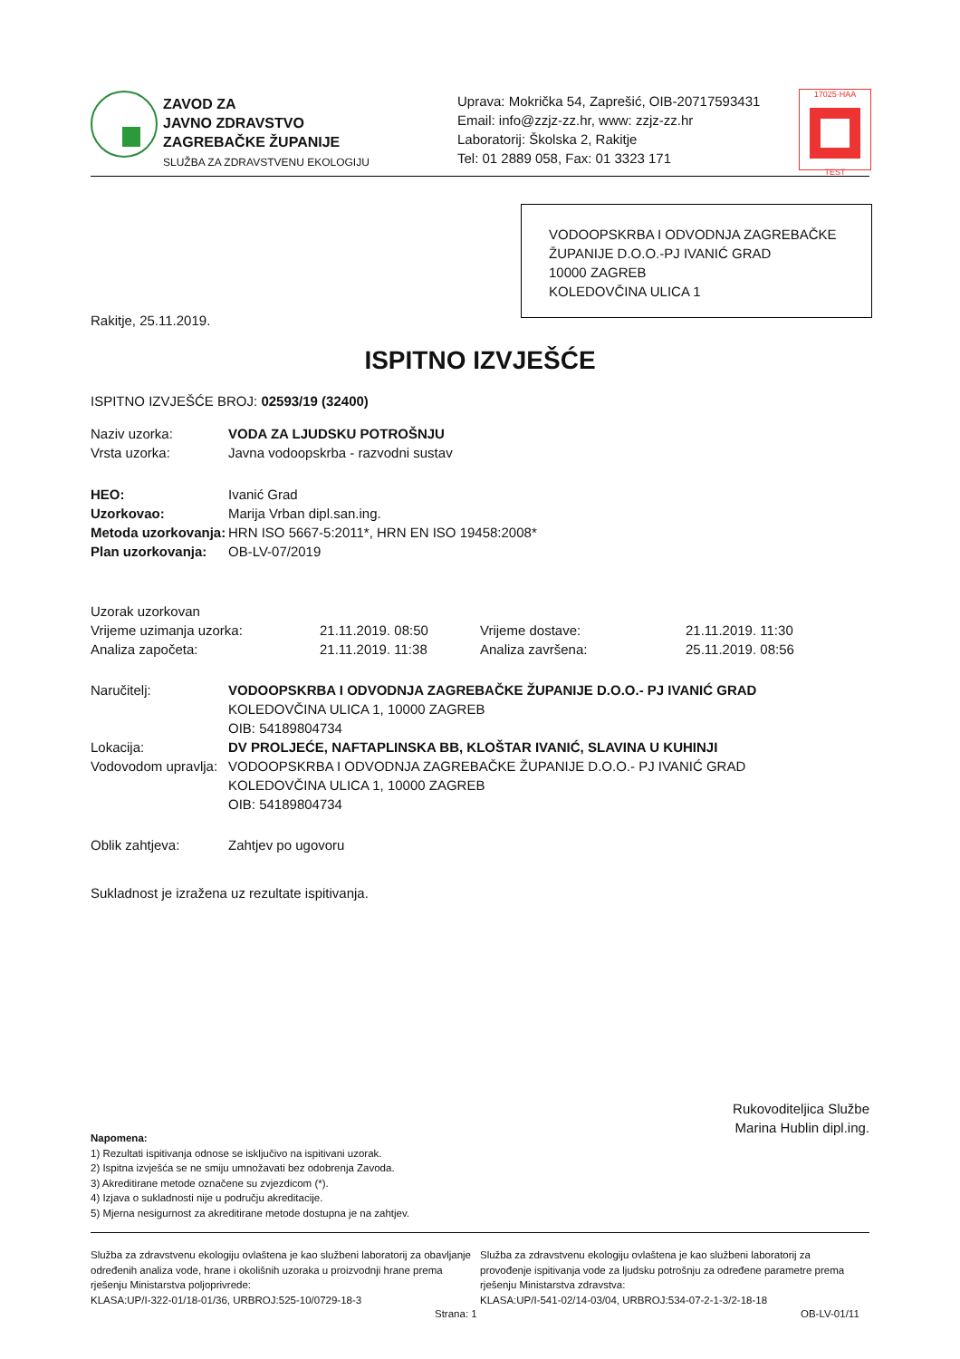ZAVOD ZA
JAVNO ZDRAVSTVO
ZAGREBAČKE ŽUPANIJE
SLUŽBA ZA ZDRAVSTVENU EKOLOGIJU
Uprava: Mokrička 54, Zaprešić, OIB-20717593431
Email: info@zzjz-zz.hr, www: zzjz-zz.hr
Laboratorij: Školska 2, Rakitje
Tel: 01 2889 058, Fax: 01 3323 171
17025·HAA
TEST
VODOOPSKRBA I ODVODNJA ZAGREBAČKE ŽUPANIJE D.O.O.-PJ IVANIĆ GRAD
10000 ZAGREB
KOLEDOVČINA ULICA 1
Rakitje, 25.11.2019.
ISPITNO IZVJEŠĆE
ISPITNO IZVJEŠĆE BROJ: 02593/19 (32400)
| Naziv uzorka: | VODA ZA LJUDSKU POTROŠNJU |
| Vrsta uzorka: | Javna vodoopskrba - razvodni sustav |
| HEO: | Ivanić Grad |
| Uzorkovao: | Marija Vrban dipl.san.ing. |
| Metoda uzorkovanja: | HRN ISO 5667-5:2011*, HRN EN ISO 19458:2008* |
| Plan uzorkovanja: | OB-LV-07/2019 |
| Uzorak uzorkovan | | | |
| Vrijeme uzimanja uzorka: | 21.11.2019. 08:50 | Vrijeme dostave: | 21.11.2019. 11:30 |
| Analiza započeta: | 21.11.2019. 11:38 | Analiza završena: | 25.11.2019. 08:56 |
| Naručitelj: | VODOOPSKRBA I ODVODNJA ZAGREBAČKE ŽUPANIJE D.O.O.- PJ IVANIĆ GRAD |
| | KOLEDOVČINA ULICA 1, 10000 ZAGREB |
| | OIB: 54189804734 |
| Lokacija: | DV PROLJEĆE, NAFTAPLINSKA BB, KLOŠTAR IVANIĆ, SLAVINA U KUHINJI |
| Vodovodom upravlja: | VODOOPSKRBA I ODVODNJA ZAGREBAČKE ŽUPANIJE D.O.O.- PJ IVANIĆ GRAD |
| | KOLEDOVČINA ULICA 1, 10000 ZAGREB |
| | OIB: 54189804734 |
| Oblik zahtjeva: | Zahtjev po ugovoru |
Sukladnost je izražena uz rezultate ispitivanja.
Rukovoditeljica Službe
Marina Hublin dipl.ing.
Napomena:
1) Rezultati ispitivanja odnose se isključivo na ispitivani uzorak.
2) Ispitna izvješća se ne smiju umnožavati bez odobrenja Zavoda.
3) Akreditirane metode označene su zvjezdicom (*).
4) Izjava o sukladnosti nije u području akreditacije.
5) Mjerna nesigurnost za akreditirane metode dostupna je na zahtjev.
Služba za zdravstvenu ekologiju ovlaštena je kao službeni laboratorij za obavljanje određenih analiza vode, hrane i okolišnih uzoraka u proizvodnji hrane prema rješenju Ministarstva poljoprivrede:
KLASA:UP/I-322-01/18-01/36, URBROJ:525-10/0729-18-3
Služba za zdravstvenu ekologiju ovlaštena je kao službeni laboratorij za provođenje ispitivanja vode za ljudsku potrošnju za određene parametre prema rješenju Ministarstva zdravstva:
KLASA:UP/I-541-02/14-03/04, URBROJ:534-07-2-1-3/2-18-18
Strana: 1 OB-LV-01/11